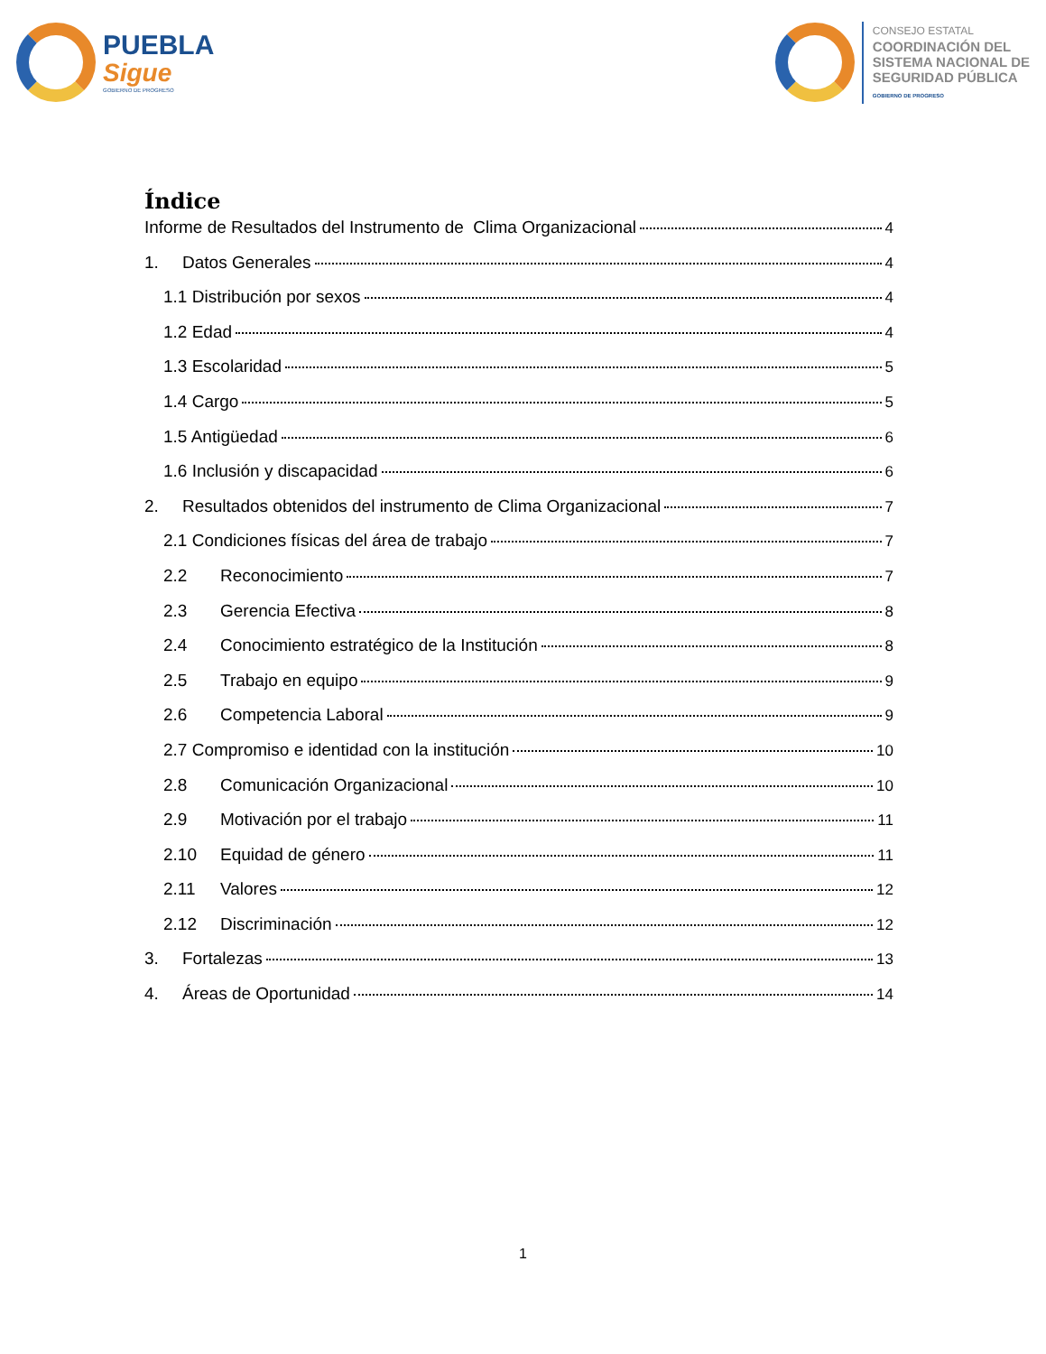PUEBLA
Sigue
GOBIERNO DE PROGRESO
CONSEJO ESTATAL
COORDINACIÓN DEL
SISTEMA NACIONAL DE
SEGURIDAD PÚBLICA
GOBIERNO DE PROGRESO
Índice
Informe de Resultados del Instrumento de Clima Organizacional 4
1. Datos Generales 4
1.1 Distribución por sexos 4
1.2 Edad 4
1.3 Escolaridad 5
1.4 Cargo 5
1.5 Antigüedad 6
1.6 Inclusión y discapacidad 6
2. Resultados obtenidos del instrumento de Clima Organizacional 7
2.1 Condiciones físicas del área de trabajo 7
2.2 Reconocimiento 7
2.3 Gerencia Efectiva 8
2.4 Conocimiento estratégico de la Institución 8
2.5 Trabajo en equipo 9
2.6 Competencia Laboral 9
2.7 Compromiso e identidad con la institución 10
2.8 Comunicación Organizacional 10
2.9 Motivación por el trabajo 11
2.10 Equidad de género 11
2.11 Valores 12
2.12 Discriminación 12
3. Fortalezas 13
4. Áreas de Oportunidad 14
1